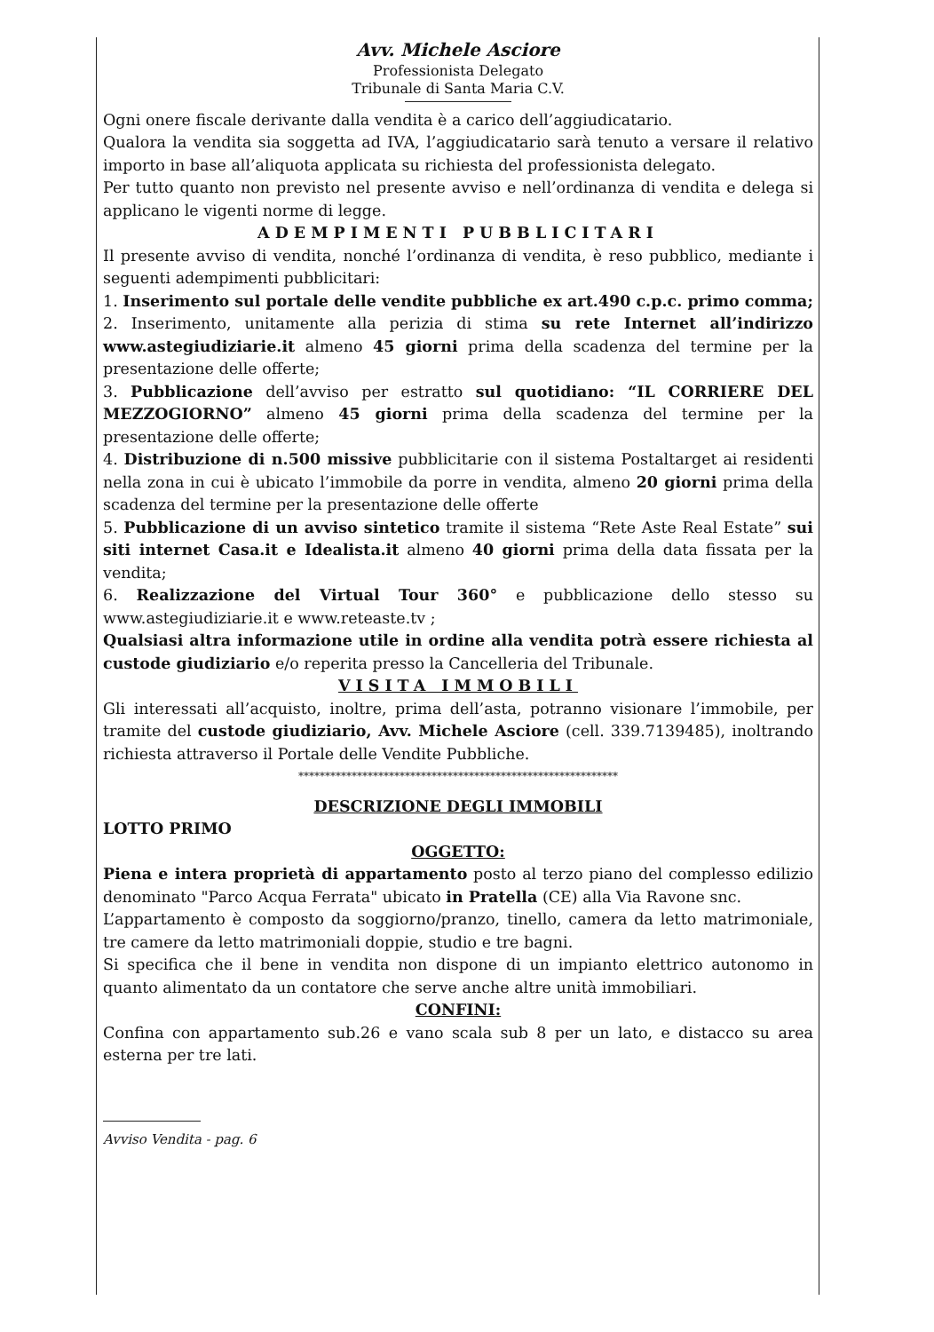Avv. Michele Asciore
Professionista Delegato
Tribunale di Santa Maria C.V.
Ogni onere fiscale derivante dalla vendita è a carico dell’aggiudicatario.
Qualora la vendita sia soggetta ad IVA, l’aggiudicatario sarà tenuto a versare il relativo importo in base all’aliquota applicata su richiesta del professionista delegato.
Per tutto quanto non previsto nel presente avviso e nell’ordinanza di vendita e delega si applicano le vigenti norme di legge.
ADEMPIMENTI PUBBLICITARI
Il presente avviso di vendita, nonché l’ordinanza di vendita, è reso pubblico, mediante i seguenti adempimenti pubblicitari:
1. Inserimento sul portale delle vendite pubbliche ex art.490 c.p.c. primo comma;
2. Inserimento, unitamente alla perizia di stima su rete Internet all’indirizzo www.astegiudiziarie.it almeno 45 giorni prima della scadenza del termine per la presentazione delle offerte;
3. Pubblicazione dell’avviso per estratto sul quotidiano: “IL CORRIERE DEL MEZZOGIORNO” almeno 45 giorni prima della scadenza del termine per la presentazione delle offerte;
4. Distribuzione di n.500 missive pubblicitarie con il sistema Postaltarget ai residenti nella zona in cui è ubicato l’immobile da porre in vendita, almeno 20 giorni prima della scadenza del termine per la presentazione delle offerte
5. Pubblicazione di un avviso sintetico tramite il sistema “Rete Aste Real Estate” sui siti internet Casa.it e Idealista.it almeno 40 giorni prima della data fissata per la vendita;
6. Realizzazione del Virtual Tour 360° e pubblicazione dello stesso su www.astegiudiziarie.it e www.reteaste.tv ;
Qualsiasi altra informazione utile in ordine alla vendita potrà essere richiesta al custode giudiziario e/o reperita presso la Cancelleria del Tribunale.
VISITA IMMOBILI
Gli interessati all’acquisto, inoltre, prima dell’asta, potranno visionare l’immobile, per tramite del custode giudiziario, Avv. Michele Asciore (cell. 339.7139485), inoltrando richiesta attraverso il Portale delle Vendite Pubbliche.
************************************************************
DESCRIZIONE DEGLI IMMOBILI
LOTTO PRIMO
OGGETTO:
Piena e intera proprietà di appartamento posto al terzo piano del complesso edilizio denominato "Parco Acqua Ferrata" ubicato in Pratella (CE) alla Via Ravone snc.
L’appartamento è composto da soggiorno/pranzo, tinello, camera da letto matrimoniale, tre camere da letto matrimoniali doppie, studio e tre bagni.
Si specifica che il bene in vendita non dispone di un impianto elettrico autonomo in quanto alimentato da un contatore che serve anche altre unità immobiliari.
CONFINI:
Confina con appartamento sub.26 e vano scala sub 8 per un lato, e distacco su area esterna per tre lati.
Avviso Vendita - pag. 6